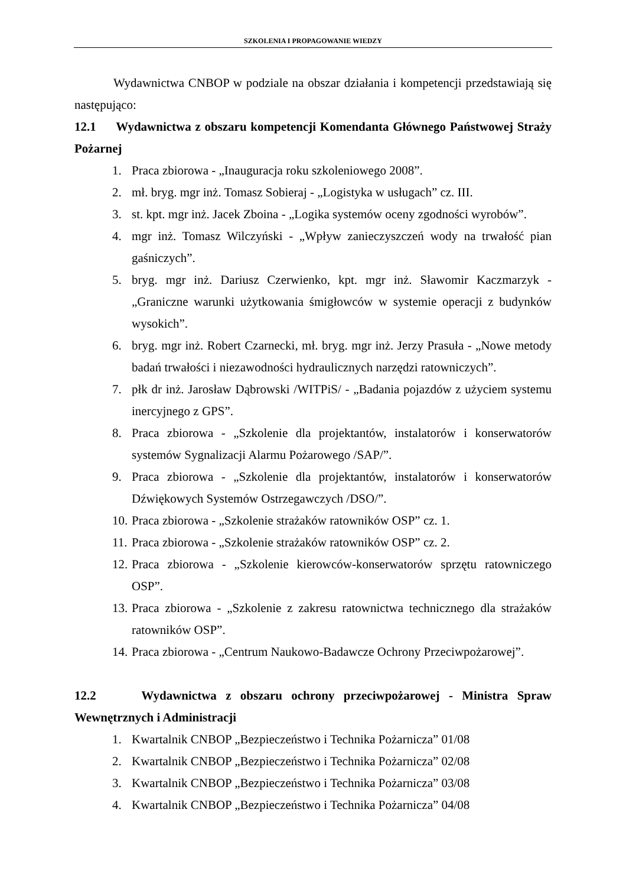SZKOLENIA I PROPAGOWANIE WIEDZY
Wydawnictwa CNBOP w podziale na obszar działania i kompetencji przedstawiają się następująco:
12.1 Wydawnictwa z obszaru kompetencji Komendanta Głównego Państwowej Straży Pożarnej
1. Praca zbiorowa - „Inauguracja roku szkoleniowego 2008”.
2. mł. bryg. mgr inż. Tomasz Sobieraj - „Logistyka w usługach” cz. III.
3. st. kpt. mgr inż. Jacek Zboina - „Logika systemów oceny zgodności wyrobów”.
4. mgr inż. Tomasz Wilczyński - „Wpływ zanieczyszczeń wody na trwałość pian gaśniczych”.
5. bryg. mgr inż. Dariusz Czerwienko, kpt. mgr inż. Sławomir Kaczmarzyk - „Graniczne warunki użytkowania śmigłowców w systemie operacji z budynków wysokich”.
6. bryg. mgr inż. Robert Czarnecki, mł. bryg. mgr inż. Jerzy Prasuła - „Nowe metody badań trwałości i niezawodności hydraulicznych narzędzi ratowniczych”.
7. płk dr inż. Jarosław Dąbrowski /WITPiS/ - „Badania pojazdów z użyciem systemu inercyjnego z GPS”.
8. Praca zbiorowa - „Szkolenie dla projektantów, instalatorów i konserwatorów systemów Sygnalizacji Alarmu Pożarowego /SAP/”.
9. Praca zbiorowa - „Szkolenie dla projektantów, instalatorów i konserwatorów Dźwiękowych Systemów Ostrzegawczych /DSO/”.
10. Praca zbiorowa - „Szkolenie strażaków ratowników OSP” cz. 1.
11. Praca zbiorowa - „Szkolenie strażaków ratowników OSP” cz. 2.
12. Praca zbiorowa - „Szkolenie kierowców-konserwatorów sprzętu ratowniczego OSP”.
13. Praca zbiorowa - „Szkolenie z zakresu ratownictwa technicznego dla strażaków ratowników OSP”.
14. Praca zbiorowa - „Centrum Naukowo-Badawcze Ochrony Przeciwpożarowej”.
12.2 Wydawnictwa z obszaru ochrony przeciwpożarowej - Ministra Spraw Wewnętrznych i Administracji
1. Kwartalnik CNBOP „Bezpieczeństwo i Technika Pożarnicza” 01/08
2. Kwartalnik CNBOP „Bezpieczeństwo i Technika Pożarnicza” 02/08
3. Kwartalnik CNBOP „Bezpieczeństwo i Technika Pożarnicza” 03/08
4. Kwartalnik CNBOP „Bezpieczeństwo i Technika Pożarnicza” 04/08